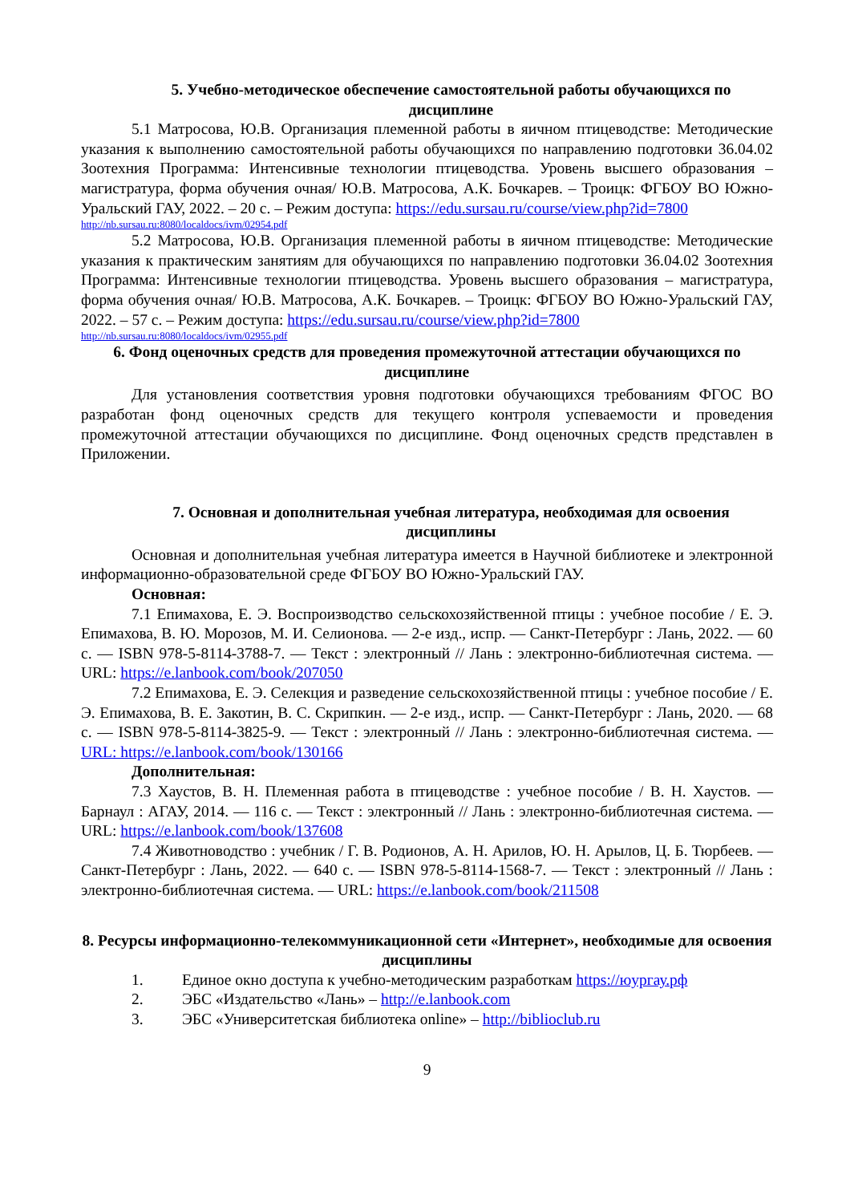5. Учебно-методическое обеспечение самостоятельной работы обучающихся по дисциплине
5.1 Матросова, Ю.В. Организация племенной работы в яичном птицеводстве: Методические указания к выполнению самостоятельной работы обучающихся по направлению подготовки 36.04.02 Зоотехния Программа: Интенсивные технологии птицеводства. Уровень высшего образования – магистратура, форма обучения очная/ Ю.В. Матросова, А.К. Бочкарев. – Троицк: ФГБОУ ВО Южно-Уральский ГАУ, 2022. – 20 с. – Режим доступа: https://edu.sursau.ru/course/view.php?id=7800
http://nb.sursau.ru:8080/localdocs/ivm/02954.pdf
5.2 Матросова, Ю.В. Организация племенной работы в яичном птицеводстве: Методические указания к практическим занятиям для обучающихся по направлению подготовки 36.04.02 Зоотехния Программа: Интенсивные технологии птицеводства. Уровень высшего образования – магистратура, форма обучения очная/ Ю.В. Матросова, А.К. Бочкарев. – Троицк: ФГБОУ ВО Южно-Уральский ГАУ, 2022. – 57 с. – Режим доступа: https://edu.sursau.ru/course/view.php?id=7800
http://nb.sursau.ru:8080/localdocs/ivm/02955.pdf
6. Фонд оценочных средств для проведения промежуточной аттестации обучающихся по дисциплине
Для установления соответствия уровня подготовки обучающихся требованиям ФГОС ВО разработан фонд оценочных средств для текущего контроля успеваемости и проведения промежуточной аттестации обучающихся по дисциплине. Фонд оценочных средств представлен в Приложении.
7. Основная и дополнительная учебная литература, необходимая для освоения дисциплины
Основная и дополнительная учебная литература имеется в Научной библиотеке и электронной информационно-образовательной среде ФГБОУ ВО Южно-Уральский ГАУ.
Основная:
7.1 Епимахова, Е. Э. Воспроизводство сельскохозяйственной птицы : учебное пособие / Е. Э. Епимахова, В. Ю. Морозов, М. И. Селионова. — 2-е изд., испр. — Санкт-Петербург : Лань, 2022. — 60 с. — ISBN 978-5-8114-3788-7. — Текст : электронный // Лань : электронно-библиотечная система. — URL: https://e.lanbook.com/book/207050
7.2 Епимахова, Е. Э. Селекция и разведение сельскохозяйственной птицы : учебное пособие / Е. Э. Епимахова, В. Е. Закотин, В. С. Скрипкин. — 2-е изд., испр. — Санкт-Петербург : Лань, 2020. — 68 с. — ISBN 978-5-8114-3825-9. — Текст : электронный // Лань : электронно-библиотечная система. — URL: https://e.lanbook.com/book/130166
Дополнительная:
7.3 Хаустов, В. Н. Племенная работа в птицеводстве : учебное пособие / В. Н. Хаустов. — Барнаул : АГАУ, 2014. — 116 с. — Текст : электронный // Лань : электронно-библиотечная система. — URL: https://e.lanbook.com/book/137608
7.4 Животноводство : учебник / Г. В. Родионов, А. Н. Арилов, Ю. Н. Арылов, Ц. Б. Тюрбеев. — Санкт-Петербург : Лань, 2022. — 640 с. — ISBN 978-5-8114-1568-7. — Текст : электронный // Лань : электронно-библиотечная система. — URL: https://e.lanbook.com/book/211508
8. Ресурсы информационно-телекоммуникационной сети «Интернет», необходимые для освоения дисциплины
1. Единое окно доступа к учебно-методическим разработкам https://юургау.рф
2. ЭБС «Издательство «Лань» – http://e.lanbook.com
3. ЭБС «Университетская библиотека online» – http://biblioclub.ru
9